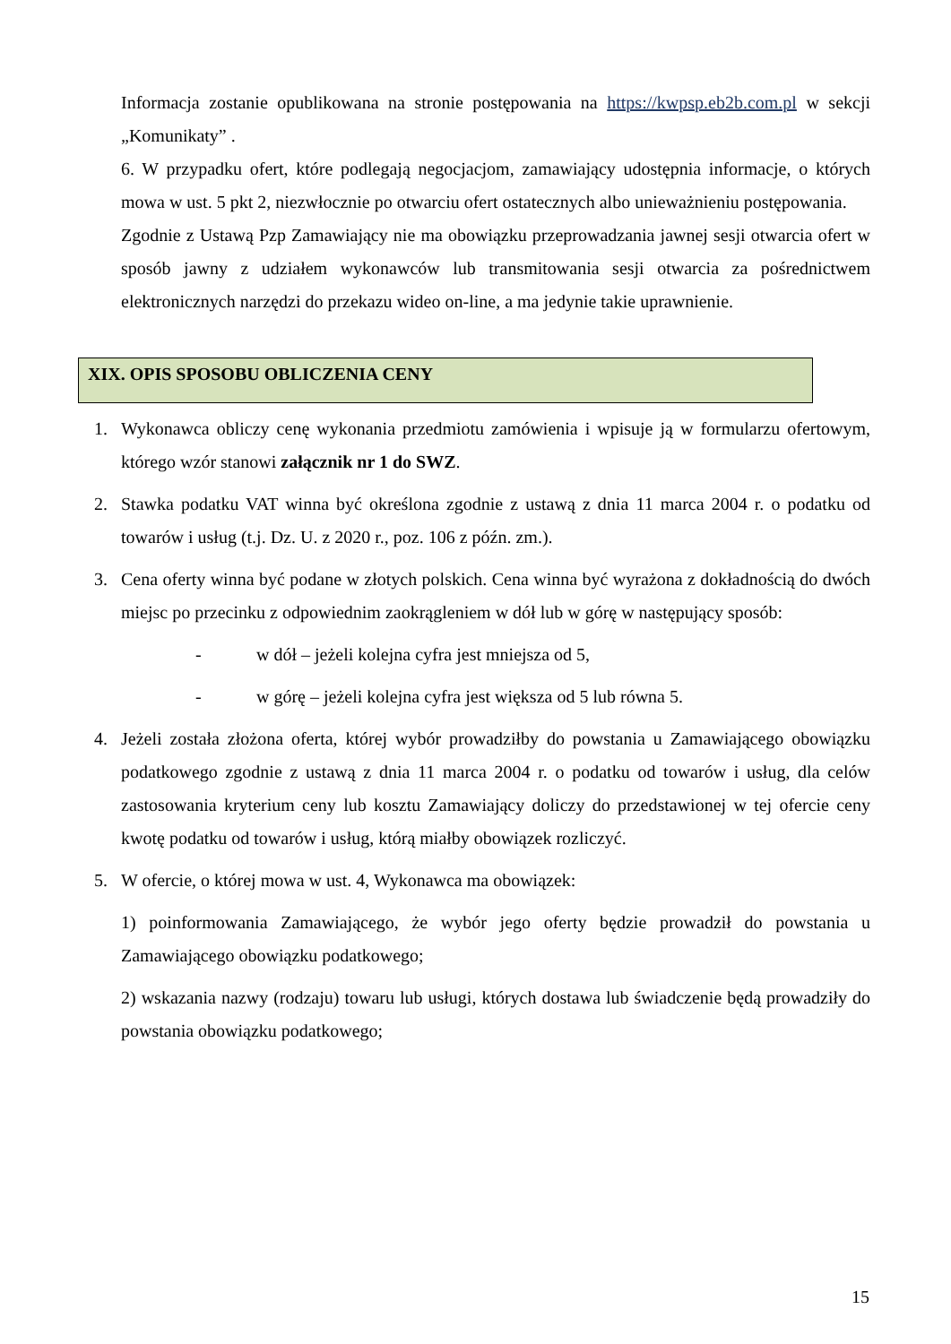Informacja zostanie opublikowana na stronie postępowania na https://kwpsp.eb2b.com.pl w sekcji „Komunikaty” .
6. W przypadku ofert, które podlegają negocjacjom, zamawiający udostępnia informacje, o których mowa w ust. 5 pkt 2, niezwłocznie po otwarciu ofert ostatecznych albo unieważnieniu postępowania.
Zgodnie z Ustawą Pzp Zamawiający nie ma obowiązku przeprowadzania jawnej sesji otwarcia ofert w sposób jawny z udziałem wykonawców lub transmitowania sesji otwarcia za pośrednictwem elektronicznych narzędzi do przekazu wideo on-line, a ma jedynie takie uprawnienie.
XIX. OPIS SPOSOBU OBLICZENIA CENY
1. Wykonawca obliczy cenę wykonania przedmiotu zamówienia i wpisuje ją w formularzu ofertowym, którego wzór stanowi załącznik nr 1 do SWZ.
2. Stawka podatku VAT winna być określona zgodnie z ustawą z dnia 11 marca 2004 r. o podatku od towarów i usług (t.j. Dz. U. z 2020 r., poz. 106 z późn. zm.).
3. Cena oferty winna być podane w złotych polskich. Cena winna być wyrażona z dokładnością do dwóch miejsc po przecinku z odpowiednim zaokrągleniem w dół lub w górę w następujący sposób:
- w dół – jeżeli kolejna cyfra jest mniejsza od 5,
- w górę – jeżeli kolejna cyfra jest większa od 5 lub równa 5.
4. Jeżeli została złożona oferta, której wybór prowadziłby do powstania u Zamawiającego obowiązku podatkowego zgodnie z ustawą z dnia 11 marca 2004 r. o podatku od towarów i usług, dla celów zastosowania kryterium ceny lub kosztu Zamawiający doliczy do przedstawionej w tej ofercie ceny kwotę podatku od towarów i usług, którą miałby obowiązek rozliczyć.
5. W ofercie, o której mowa w ust. 4, Wykonawca ma obowiązek:
1) poinformowania Zamawiającego, że wybór jego oferty będzie prowadził do powstania u Zamawiającego obowiązku podatkowego;
2) wskazania nazwy (rodzaju) towaru lub usługi, których dostawa lub świadczenie będą prowadziły do powstania obowiązku podatkowego;
15